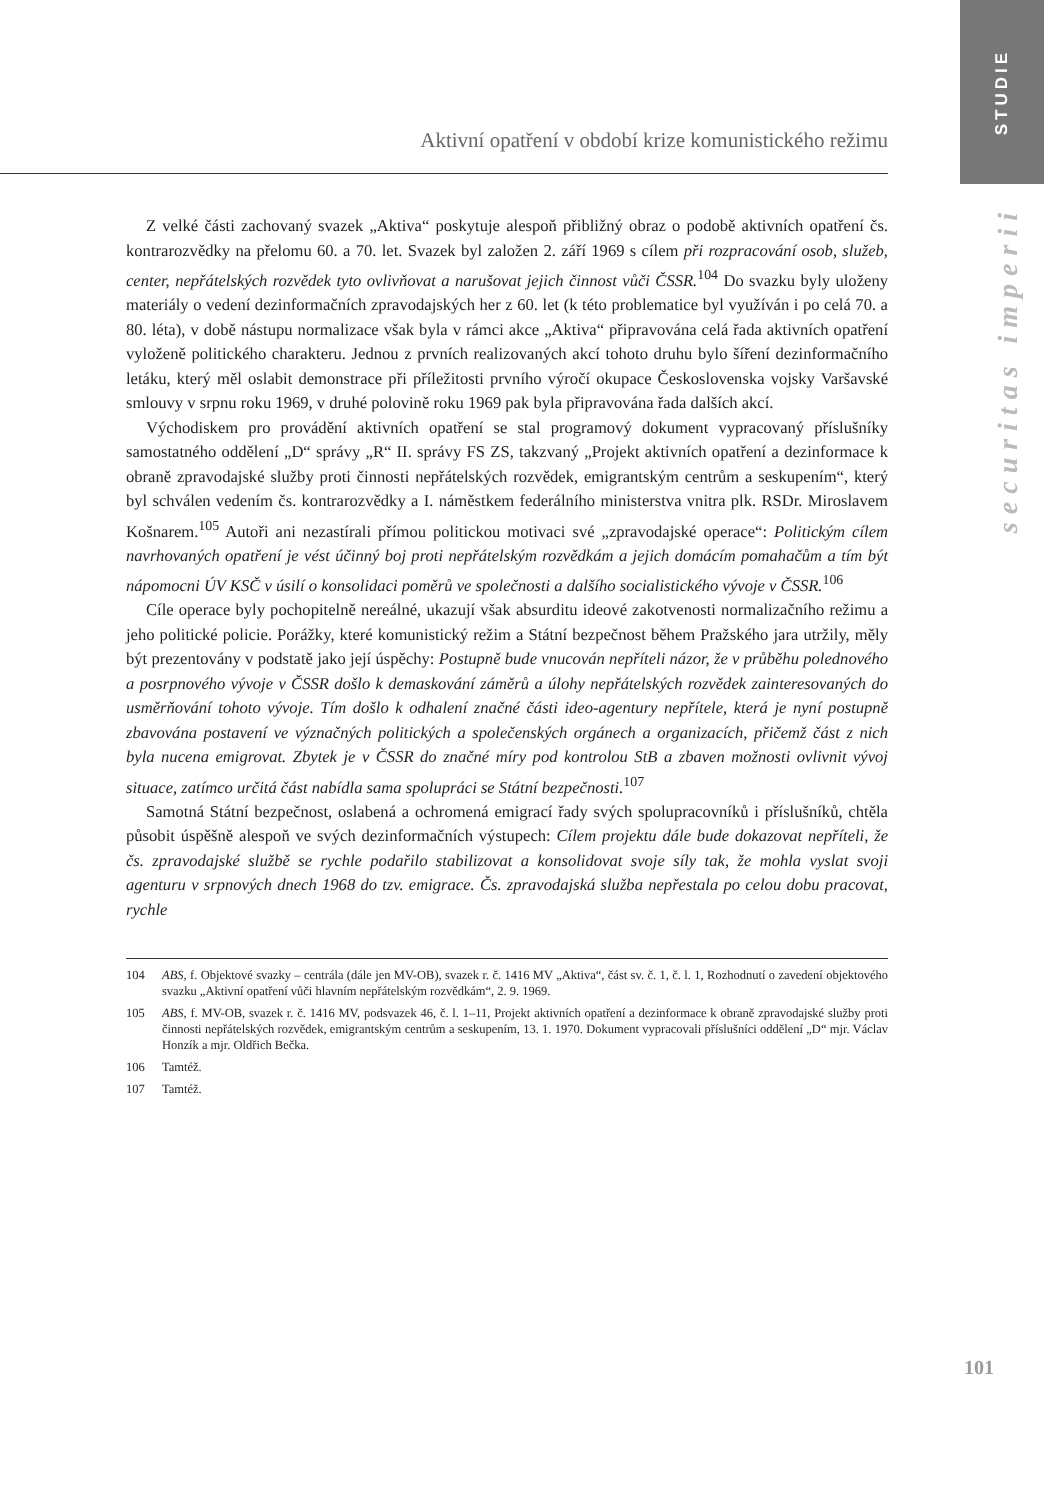STUDIE
securitas imperii
Aktivní opatření v období krize komunistického režimu
Z velké části zachovaný svazek „Aktiva“ poskytuje alespoň přibližný obraz o podobě aktivních opatření čs. kontrarozvědky na přelomu 60. a 70. let. Svazek byl založen 2. září 1969 s cílem při rozpracování osob, služeb, center, nepřátelských rozvědek tyto ovlivňovat a narušovat jejich činnost vůči ČSSR.<sup>104</sup> Do svazku byly uloženy materiály o vedení dezinformačních zpravodajských her z 60. let (k této problematice byl využíván i po celá 70. a 80. léta), v době nástupu normalizace však byla v rámci akce „Aktiva“ připravována celá řada aktivních opatření vyloženě politického charakteru. Jednou z prvních realizovaných akcí tohoto druhu bylo šíření dezinformačního letáku, který měl oslabit demonstrace při příležitosti prvního výročí okupace Československa vojsky Varšavské smlouvy v srpnu roku 1969, v druhé polovině roku 1969 pak byla připravována řada dalších akcí.
Východiskem pro provádění aktivních opatření se stal programový dokument vypracovaný příslušníky samostatného oddělení „D“ správy „R“ II. správy FS ZS, takzvaný „Projekt aktivních opatření a dezinformace k obraně zpravodajské služby proti činnosti nepřátelských rozvědek, emigrantským centrům a seskupením“, který byl schválen vedením čs. kontrarozvědky a I. náměstkem federálního ministerstva vnitra plk. RSDr. Miroslavem Košnarem.<sup>105</sup> Autoři ani nezastírali přímou politickou motivaci své „zpravodajské operace“: Politickým cílem navrhovaných opatření je vést účinný boj proti nepřátelským rozvědkám a jejich domácím pomahačům a tím být nápomocni ÚV KSČ v úsilí o konsolidaci poměrů ve společnosti a dalšího socialistického vývoje v ČSSR.<sup>106</sup>
Cíle operace byly pochopitelně nereálné, ukazují však absurditu ideové zakotvenosti normalizačního režimu a jeho politické policie. Porážky, které komunistický režim a Státní bezpečnost během Pražského jara utržily, měly být prezentovány v podstatě jako její úspěchy: Postupně bude vnucován nepříteli názor, že v průběhu polednového a posrpnového vývoje v ČSSR došlo k demaskování záměrů a úlohy nepřátelských rozvědek zainteresovaných do usměrňování tohoto vývoje. Tím došlo k odhalení značné části ideo-agentury nepřítele, která je nyní postupně zbavována postavení ve význačných politických a společenských orgánech a organizacích, přičemž část z nich byla nucena emigrovat. Zbytek je v ČSSR do značné míry pod kontrolou StB a zbaven možnosti ovlivnit vývoj situace, zatímco určitá část nabídla sama spolupráci se Státní bezpečnosti.<sup>107</sup>
Samotná Státní bezpečnost, oslabená a ochromená emigrací řady svých spolupracovníků i příslušníků, chtěla působit úspěšně alespoň ve svých dezinformačních výstupech: Cílem projektu dále bude dokazovat nepříteli, že čs. zpravodajské službě se rychle podařilo stabilizovat a konsolidovat svoje síly tak, že mohla vyslat svoji agenturu v srpnových dnech 1968 do tzv. emigrace. Čs. zpravodajská služba nepřestala po celou dobu pracovat, rychle
104 ABS, f. Objektové svazky – centrála (dále jen MV-OB), svazek r. č. 1416 MV „Aktiva“, část sv. č. 1, č. l. 1, Rozhodnutí o zavedení objektového svazku „Aktivní opatření vůči hlavním nepřátelským rozvědkám“, 2. 9. 1969.
105 ABS, f. MV-OB, svazek r. č. 1416 MV, podsvazek 46, č. l. 1–11, Projekt aktivních opatření a dezinformace k obraně zpravodajské služby proti činnosti nepřátelských rozvědek, emigrantským centrům a seskupením, 13. 1. 1970. Dokument vypracovali příslušníci oddělení „D“ mjr. Václav Honzík a mjr. Oldřich Bečka.
106 Tamtéž.
107 Tamtéž.
101